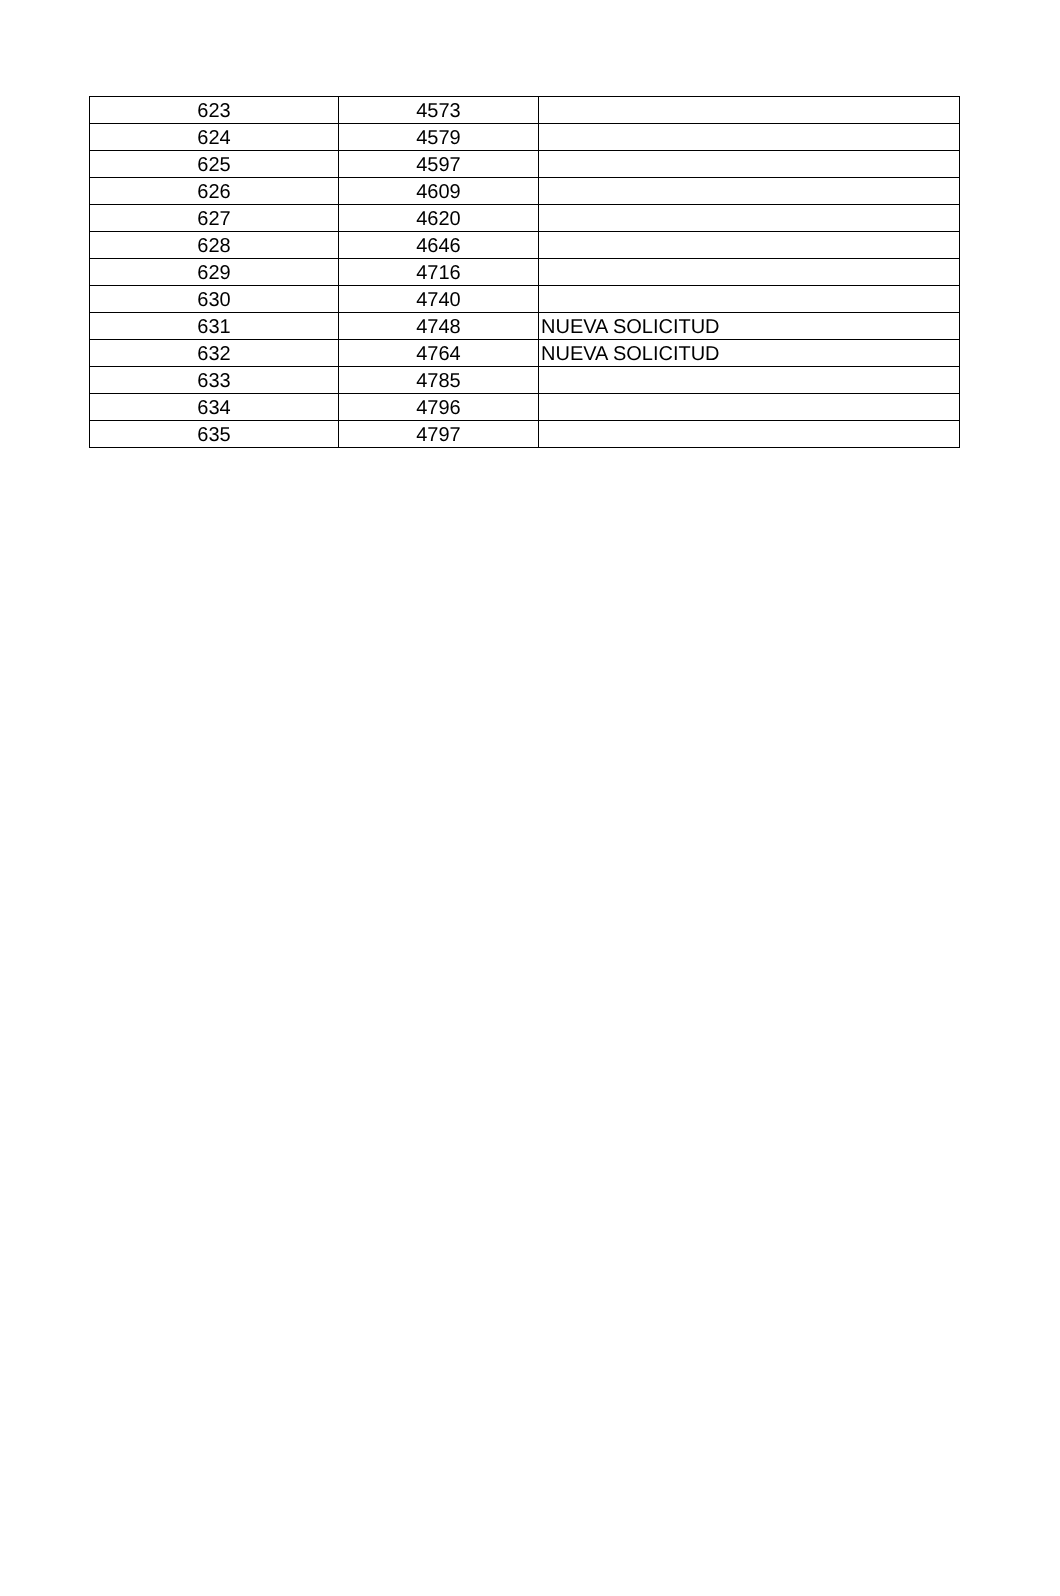| 623 | 4573 | |
| 624 | 4579 | |
| 625 | 4597 | |
| 626 | 4609 | |
| 627 | 4620 | |
| 628 | 4646 | |
| 629 | 4716 | |
| 630 | 4740 | |
| 631 | 4748 | NUEVA SOLICITUD |
| 632 | 4764 | NUEVA SOLICITUD |
| 633 | 4785 | |
| 634 | 4796 | |
| 635 | 4797 | |